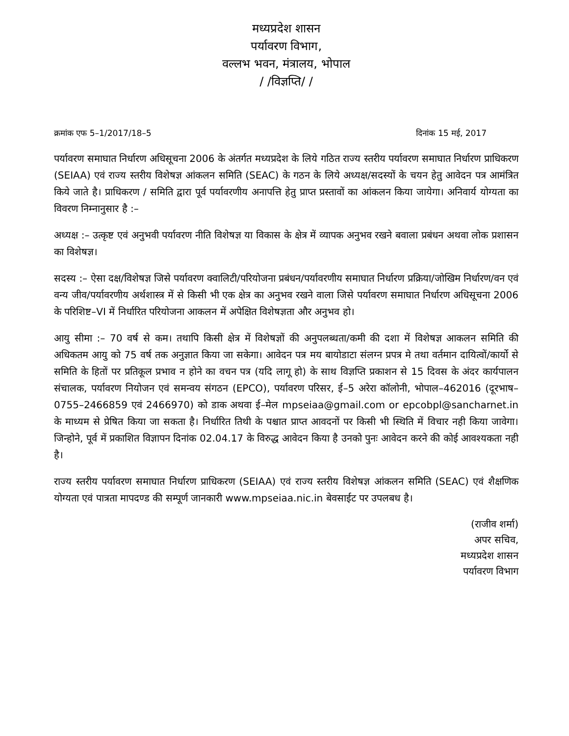मध्यप्रदेश शासन
पर्यावरण विभाग,
वल्लभ भवन, मंत्रालय, भोपाल
/ /विज्ञप्ति/ /
क्रमांक एफ 5–1/2017/18–5 दिनांक 15 मई, 2017
पर्यावरण समाघात निर्धारण अधिसूचना 2006 के अंतर्गत मध्यप्रदेश के लिये गठित राज्य स्तरीय पर्यावरण समाघात निर्धारण प्राधिकरण (SEIAA) एवं राज्य स्तरीय विशेषज्ञ आंकलन समिति (SEAC) के गठन के लिये अध्यक्ष/सदस्यों के चयन हेतु आवेदन पत्र आमंत्रित किये जाते है। प्राधिकरण / समिति द्वारा पूर्व पर्यावरणीय अनापत्ति हेतु प्राप्त प्रस्तावों का आंकलन किया जायेगा। अनिवार्य योग्यता का विवरण निम्नानुसार है :–
अध्यक्ष :– उत्कृष्ट एवं अनुभवी पर्यावरण नीति विशेषज्ञ या विकास के क्षेत्र में व्यापक अनुभव रखने बवाला प्रबंधन अथवा लोक प्रशासन का विशेषज्ञ।
सदस्य :– ऐसा दक्ष/विशेषज्ञ जिसे पर्यावरण क्वालिटी/परियोजना प्रबंधन/पर्यावरणीय समाघात निर्धारण प्रक्रिया/जोखिम निर्धारण/वन एवं वन्य जीव/पर्यावरणीय अर्थशास्त्र में से किसी भी एक क्षेत्र का अनुभव रखने वाला जिसे पर्यावरण समाघात निर्धारण अधिसूचना 2006 के परिशिष्ट–VI में निर्धारित परियोजना आकलन में अपेक्षित विशेषज्ञता और अनुभव हो।
आयु सीमा :– 70 वर्ष से कम। तथापि किसी क्षेत्र में विशेषज्ञों की अनुपलब्धता/कमी की दशा में विशेषज्ञ आकलन समिति की अधिकतम आयु को 75 वर्ष तक अनुज्ञात किया जा सकेगा। आवेदन पत्र मय बायोडाटा संलग्न प्रपत्र मे तथा वर्तमान दायित्वों/कार्यो से समिति के हितों पर प्रतिकूल प्रभाव न होने का वचन पत्र (यदि लागू हो) के साथ विज्ञप्ति प्रकाशन से 15 दिवस के अंदर कार्यपालन संचालक, पर्यावरण नियोजन एवं समन्वय संगठन (EPCO), पर्यावरण परिसर, ई–5 अरेरा कॉलोनी, भोपाल–462016 (दूरभाष–0755–2466859 एवं 2466970) को डाक अथवा ई–मेल mpseiaa@gmail.com or epcobpl@sancharnet.in के माध्यम से प्रेषित किया जा सकता है। निर्धारित तिथी के पश्चात प्राप्त आवदनों पर किसी भी स्थिति में विचार नही किया जावेगा। जिन्होने, पूर्व में प्रकाशित विज्ञापन दिनांक 02.04.17 के विरुद्ध आवेदन किया है उनको पुनः आवेदन करने की कोई आवश्यकता नही है।
राज्य स्तरीय पर्यावरण समाघात निर्धारण प्राधिकरण (SEIAA) एवं राज्य स्तरीय विशेषज्ञ आंकलन समिति (SEAC) एवं शैक्षणिक योग्यता एवं पात्रता मापदण्ड की सम्पूर्ण जानकारी www.mpseiaa.nic.in बेवसाईट पर उपलबध है।
(राजीव शर्मा)
अपर सचिव,
मध्यप्रदेश शासन
पर्यावरण विभाग